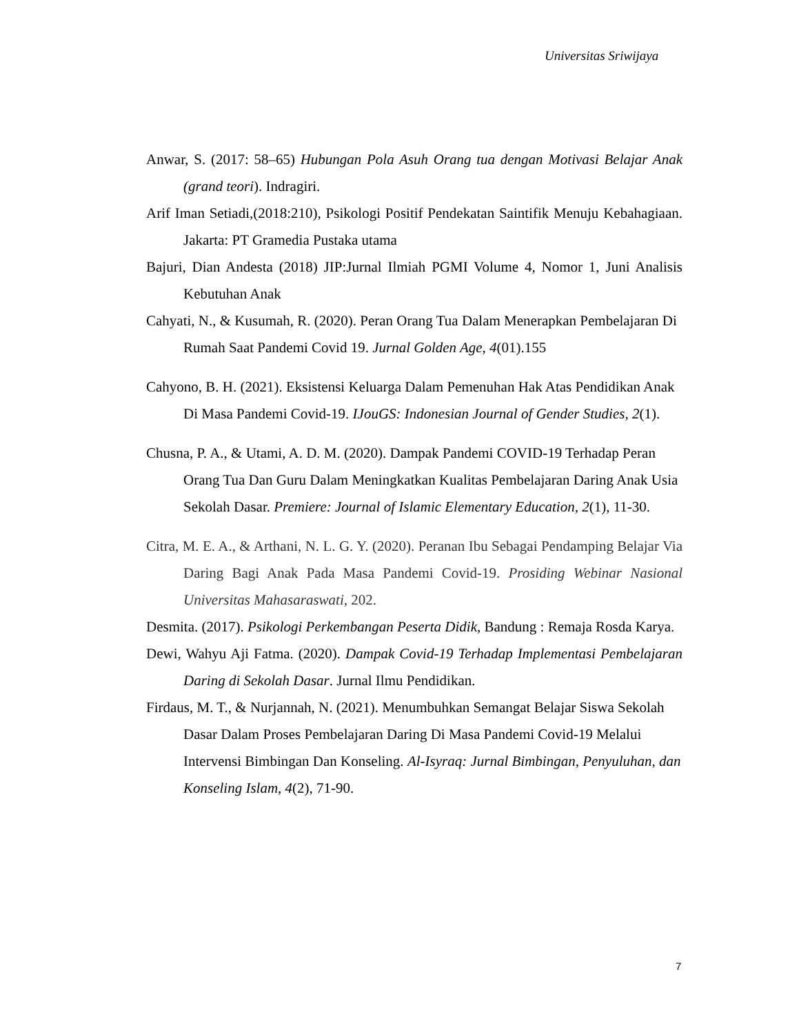Universitas Sriwijaya
Anwar, S. (2017: 58–65) Hubungan Pola Asuh Orang tua dengan Motivasi Belajar Anak (grand teori). Indragiri.
Arif Iman Setiadi,(2018:210), Psikologi Positif Pendekatan Saintifik Menuju Kebahagiaan. Jakarta: PT Gramedia Pustaka utama
Bajuri, Dian Andesta (2018) JIP:Jurnal Ilmiah PGMI Volume 4, Nomor 1, Juni Analisis Kebutuhan Anak
Cahyati, N., & Kusumah, R. (2020). Peran Orang Tua Dalam Menerapkan Pembelajaran Di Rumah Saat Pandemi Covid 19. Jurnal Golden Age, 4(01).155
Cahyono, B. H. (2021). Eksistensi Keluarga Dalam Pemenuhan Hak Atas Pendidikan Anak Di Masa Pandemi Covid-19. IJouGS: Indonesian Journal of Gender Studies, 2(1).
Chusna, P. A., & Utami, A. D. M. (2020). Dampak Pandemi COVID-19 Terhadap Peran Orang Tua Dan Guru Dalam Meningkatkan Kualitas Pembelajaran Daring Anak Usia Sekolah Dasar. Premiere: Journal of Islamic Elementary Education, 2(1), 11-30.
Citra, M. E. A., & Arthani, N. L. G. Y. (2020). Peranan Ibu Sebagai Pendamping Belajar Via Daring Bagi Anak Pada Masa Pandemi Covid-19. Prosiding Webinar Nasional Universitas Mahasaraswati, 202.
Desmita. (2017). Psikologi Perkembangan Peserta Didik, Bandung : Remaja Rosda Karya.
Dewi, Wahyu Aji Fatma. (2020). Dampak Covid-19 Terhadap Implementasi Pembelajaran Daring di Sekolah Dasar. Jurnal Ilmu Pendidikan.
Firdaus, M. T., & Nurjannah, N. (2021). Menumbuhkan Semangat Belajar Siswa Sekolah Dasar Dalam Proses Pembelajaran Daring Di Masa Pandemi Covid-19 Melalui Intervensi Bimbingan Dan Konseling. Al-Isyraq: Jurnal Bimbingan, Penyuluhan, dan Konseling Islam, 4(2), 71-90.
7